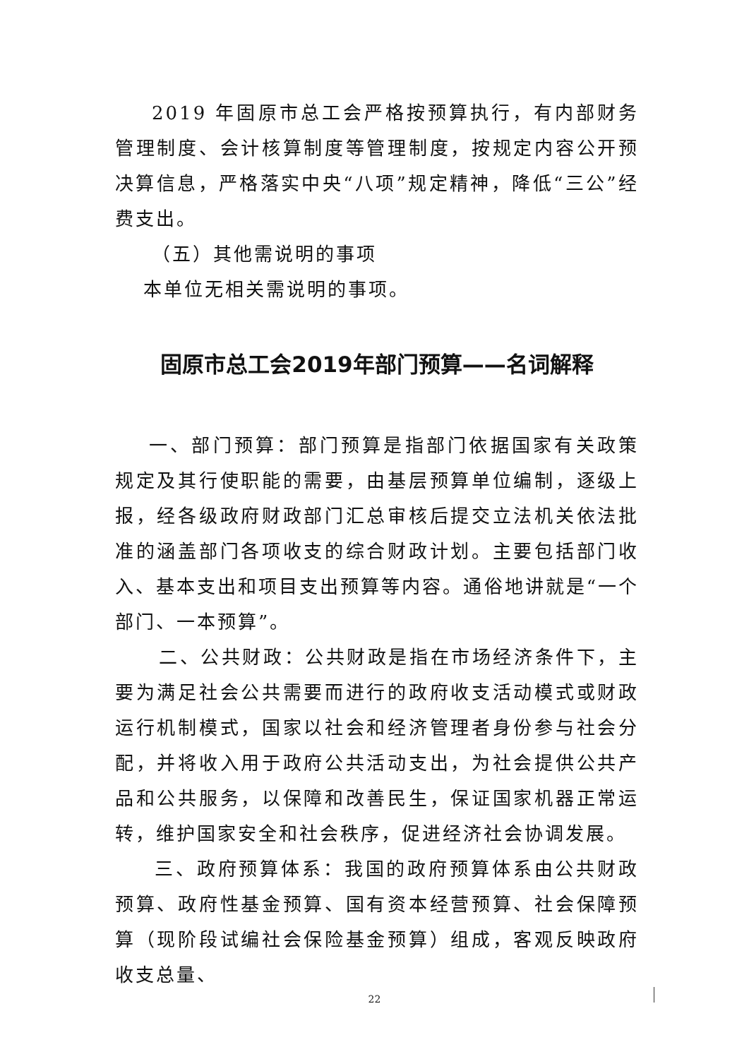2019 年固原市总工会严格按预算执行，有内部财务管理制度、会计核算制度等管理制度，按规定内容公开预决算信息，严格落实中央“八项”规定精神，降低“三公”经费支出。
（五）其他需说明的事项
本单位无相关需说明的事项。
固原市总工会2019年部门预算——名词解释
一、部门预算：部门预算是指部门依据国家有关政策规定及其行使职能的需要，由基层预算单位编制，逐级上报，经各级政府财政部门汇总审核后提交立法机关依法批准的涵盖部门各项收支的综合财政计划。主要包括部门收入、基本支出和项目支出预算等内容。通俗地讲就是“一个部门、一本预算”。
二、公共财政：公共财政是指在市场经济条件下，主要为满足社会公共需要而进行的政府收支活动模式或财政运行机制模式，国家以社会和经济管理者身份参与社会分配，并将收入用于政府公共活动支出，为社会提供公共产品和公共服务，以保障和改善民生，保证国家机器正常运转，维护国家安全和社会秩序，促进经济社会协调发展。
三、政府预算体系：我国的政府预算体系由公共财政预算、政府性基金预算、国有资本经营预算、社会保障预算（现阶段试编社会保险基金预算）组成，客观反映政府收支总量、
22